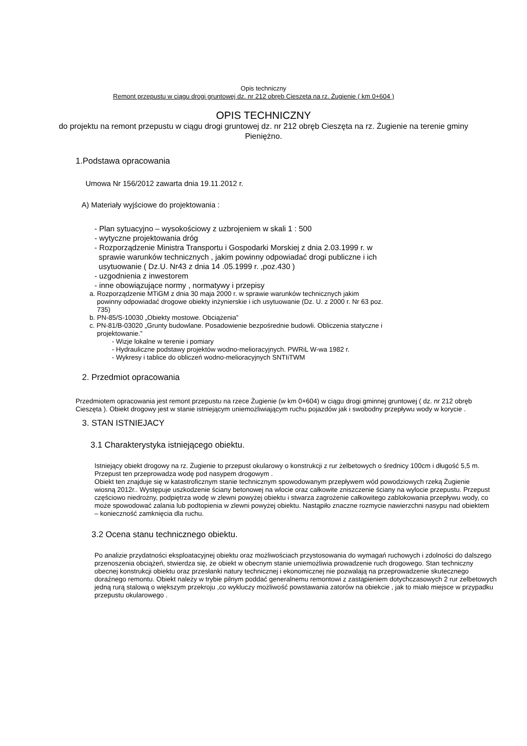Opis techniczny
Remont przepustu w ciągu drogi gruntowej dz. nr 212 obręb Cieszęta na rz. Żugienie ( km 0+604 )
OPIS TECHNICZNY
do projektu na remont przepustu w ciągu drogi gruntowej dz. nr 212 obręb Cieszęta na rz. Żugienie na terenie gminy Pieniężno.
1.Podstawa opracowania
Umowa Nr 156/2012 zawarta dnia 19.11.2012 r.
A) Materiały wyjściowe do projektowania :
- Plan sytuacyjno – wysokościowy z uzbrojeniem w skali 1 : 500
- wytyczne projektowania dróg
- Rozporządzenie Ministra Transportu i Gospodarki Morskiej z dnia 2.03.1999 r. w
sprawie warunków technicznych , jakim powinny odpowiadać drogi publiczne i ich
usytuowanie ( Dz.U. Nr43 z dnia 14 .05.1999 r. ,poz.430 )
- uzgodnienia z inwestorem
- inne obowiązujące normy , normatywy i przepisy
a. Rozporządzenie MTiGM z dnia 30 maja 2000 r. w sprawie warunków technicznych jakim
powinny odpowiadać drogowe obiekty inżynierskie i ich usytuowanie (Dz. U. z 2000 r. Nr 63 poz.
735)
b. PN-85/S-10030 „Obiekty mostowe. Obciążenia”
c. PN-81/B-03020 „Grunty budowlane. Posadowienie bezpośrednie budowli. Obliczenia statyczne i
projektowanie.”
- Wizje lokalne w terenie i pomiary
- Hydrauliczne podstawy projektów wodno-melioracyjnych. PWRiL W-wa 1982 r.
- Wykresy i tablice do obliczeń wodno-melioracyjnych SNTIiTWM
2. Przedmiot opracowania
Przedmiotem opracowania jest remont przepustu na rzece Żugienie (w km 0+604) w ciągu drogi gminnej gruntowej ( dz. nr 212 obręb Cieszęta ). Obiekt drogowy jest w stanie istniejącym uniemożliwiającym ruchu pojazdów jak i swobodny przepływu wody w korycie .
3. STAN ISTNIEJACY
3.1 Charakterystyka istniejącego obiektu.
Istniejący obiekt drogowy na rz. Żugienie to przepust okularowy o konstrukcji z rur żelbetowych o średnicy 100cm i długość 5,5 m. Przepust ten przeprowadza wodę pod nasypem drogowym .
Obiekt ten znajduje się w katastroficznym stanie technicznym spowodowanym przepływem wód powodziowych rzeką Żugienie wiosną 2012r.. Występuje uszkodzenie ściany betonowej na wlocie oraz całkowite zniszczenie ściany na wylocie przepustu. Przepust częściowo niedrożny, podpiętrza wodę w zlewni powyżej obiektu i stwarza zagrożenie całkowitego zablokowania przepływu wody, co może spowodować zalania lub podtopienia w zlewni powyżej obiektu. Nastąpiło znaczne rozmycie nawierzchni nasypu nad obiektem – konieczność zamknięcia dla ruchu.
3.2 Ocena stanu technicznego obiektu.
Po analizie przydatności eksploatacyjnej obiektu oraz możliwościach przystosowania do wymagań ruchowych i zdolności do dalszego przenoszenia obciążeń, stwierdza się, że obiekt w obecnym stanie uniemożliwia prowadzenie ruch drogowego. Stan techniczny obecnej konstrukcji obiektu oraz przesłanki natury technicznej i ekonomicznej nie pozwalają na przeprowadzenie skutecznego doraźnego remontu. Obiekt należy w trybie pilnym poddać generalnemu remontowi z zastąpieniem dotychczasowych 2 rur żelbetowych jedną rurą stalową o większym przekroju ,co wykluczy możliwość powstawania zatorów na obiekcie , jak to miało miejsce w przypadku przepustu okularowego .